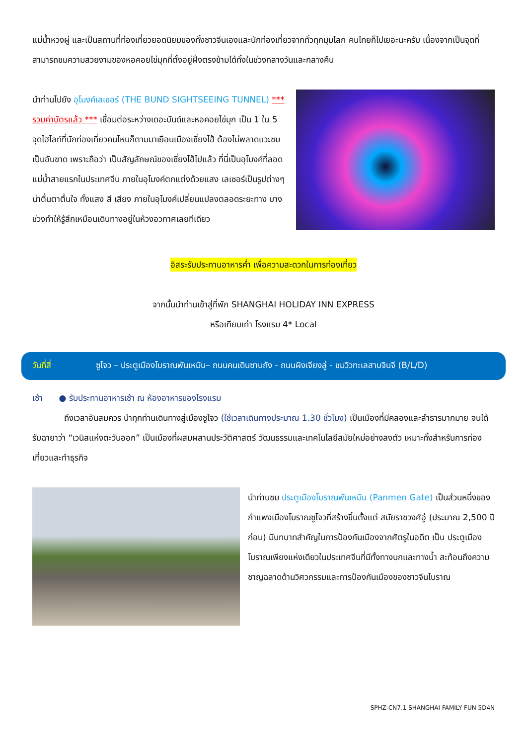แม่น้ำหวงผู่ และเป็นสถานที่ท่องเที่ยวยอดนิยมของทั้งชาวจีนเองและนักท่องเที่ยวจากทั่วทุกมุมโลก คนไทยก็ไปเยอะนะครับ เนื่องจากเป็นจุดที่สามารถชมความสวยงามของหอคอยไข่มุกที่ตั้งอยู่ฝั่งตรงข้ามได้ทั้งในช่วงกลางวันและกลางคืน
นำท่านไปยัง อุโมงค์เลเซอร์ (THE BUND SIGHTSEEING TUNNEL) *** รวมค่าบัตรแล้ว *** เชื่อมต่อระหว่างเดอะบันด์และหอคอยไข่มุก เป็น 1 ใน 5 จุดไฮไลท์ที่นักท่องเที่ยวคนไหนก็ตามมาเยือนเมืองเซี่ยงไฮ้ ต้องไม่พลาดแวะชมเป็นอันขาด เพราะถือว่า เป็นสัญลักษณ์ของเซี่ยงไฮ้ไปแล้ว ที่นี่เป็นอุโมงค์ที่ลอดแม่น้ำสายแรกในประเทศจีน ภายในอุโมงค์ตกแต่งด้วยแสง เลเซอร์เป็นรูปต่างๆ น่าตื่นตาตื่นใจ ทั้งแสง สี เสียง ภายในอุโมงค์เปลี่ยนแปลงตลอดระยะทาง บางช่วงทำให้รู้สึกเหมือนเดินทางอยู่ในห้วงอวกาศเลยทีเดียว
อิสระรับประทานอาหารค่ำ เพื่อความสะดวกในการท่องเที่ยว
จากนั้นนำท่านเข้าสู่ที่พัก SHANGHAI HOLIDAY INN EXPRESS
หรือเทียบเท่า โรงแรม 4* Local
วันที่สี่ ซูโจว – ประตูเมืองโบราณพันเหมิน– ถนนคนเดินซานถัง - ถนนผิงเจียงลู่ - ชมวิวทะเลสาบจินจี (B/L/D)
เช้า ● รับประทานอาหารเช้า ณ ห้องอาหารของโรงแรม
ถึงเวลาอันสมควร นำทุกท่านเดินทางสู่เมืองซูโจว (ใช้เวลาเดินทางประมาณ 1.30 ชั่วโมง) เป็นเมืองที่มีคลองและลำธารมากมาย จนได้รับฉายาว่า “เวนิสแห่งตะวันออก” เป็นเมืองที่ผสมผสานประวัติศาสตร์ วัฒนธรรมและเทคโนโลยีสมัยใหม่อย่างลงตัว เหมาะทั้งสำหรับการท่องเที่ยวและทำธุรกิจ
นำท่านชม ประตูเมืองโบราณพันเหมิน (Panmen Gate) เป็นส่วนหนึ่งของกำแพงเมืองโบราณซูโจวที่สร้างขึ้นตั้งแต่ สมัยราชวงศ์อู๋ (ประมาณ 2,500 ปีก่อน) มีบทบาทสำคัญในการป้องกันเมืองจากศัตรูในอดีต เป็น ประตูเมืองโบราณเพียงแห่งเดียวในประเทศจีนที่มีทั้งทางบกและทางน้ำ สะท้อนถึงความชาญฉลาดด้านวิศวกรรมและการป้องกันเมืองของชาวจีนโบราณ
SPHZ-CN7.1 SHANGHAI FAMILY FUN 5D4N